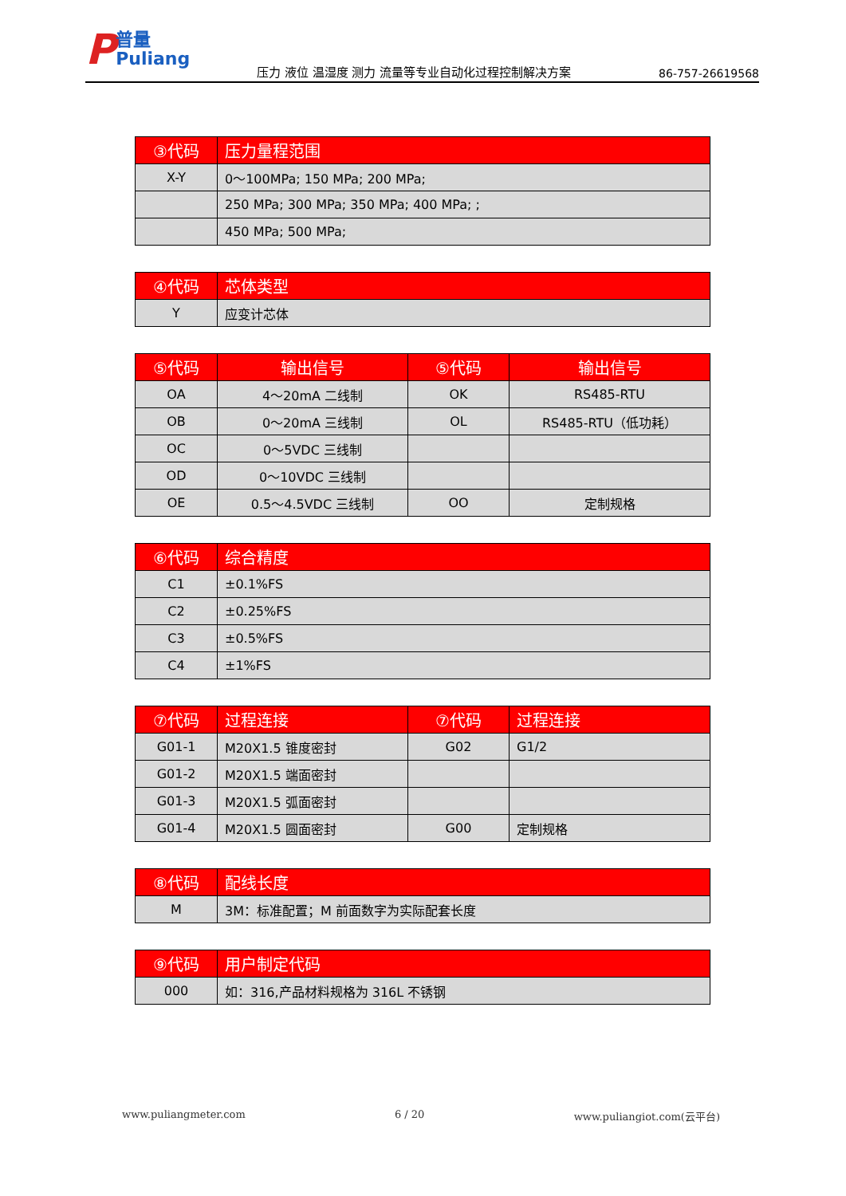P
普量
Puliang
压力 液位 温湿度 测力 流量等专业自动化过程控制解决方案
86-757-26619568
| ③代码 | 压力量程范围 |
| --- | --- |
| X-Y | 0～100MPa; 150 MPa; 200 MPa; |
| | 250 MPa; 300 MPa; 350 MPa; 400 MPa; ; |
| | 450 MPa; 500 MPa; |
| ④代码 | 芯体类型 |
| --- | --- |
| Y | 应变计芯体 |
| ⑤代码 | 输出信号 | ⑤代码 | 输出信号 |
| --- | --- | --- | --- |
| OA | 4～20mA 二线制 | OK | RS485-RTU |
| OB | 0～20mA 三线制 | OL | RS485-RTU（低功耗） |
| OC | 0～5VDC 三线制 | | |
| OD | 0～10VDC 三线制 | | |
| OE | 0.5～4.5VDC 三线制 | OO | 定制规格 |
| ⑥代码 | 综合精度 |
| --- | --- |
| C1 | ±0.1%FS |
| C2 | ±0.25%FS |
| C3 | ±0.5%FS |
| C4 | ±1%FS |
| ⑦代码 | 过程连接 | ⑦代码 | 过程连接 |
| --- | --- | --- | --- |
| G01-1 | M20X1.5 锥度密封 | G02 | G1/2 |
| G01-2 | M20X1.5 端面密封 | | |
| G01-3 | M20X1.5 弧面密封 | | |
| G01-4 | M20X1.5 圆面密封 | G00 | 定制规格 |
| ⑧代码 | 配线长度 |
| --- | --- |
| M | 3M：标准配置；M 前面数字为实际配套长度 |
| ⑨代码 | 用户制定代码 |
| --- | --- |
| 000 | 如：316,产品材料规格为 316L 不锈钢 |
www.puliangmeter.com 6 / 20 www.puliangiot.com(云平台)